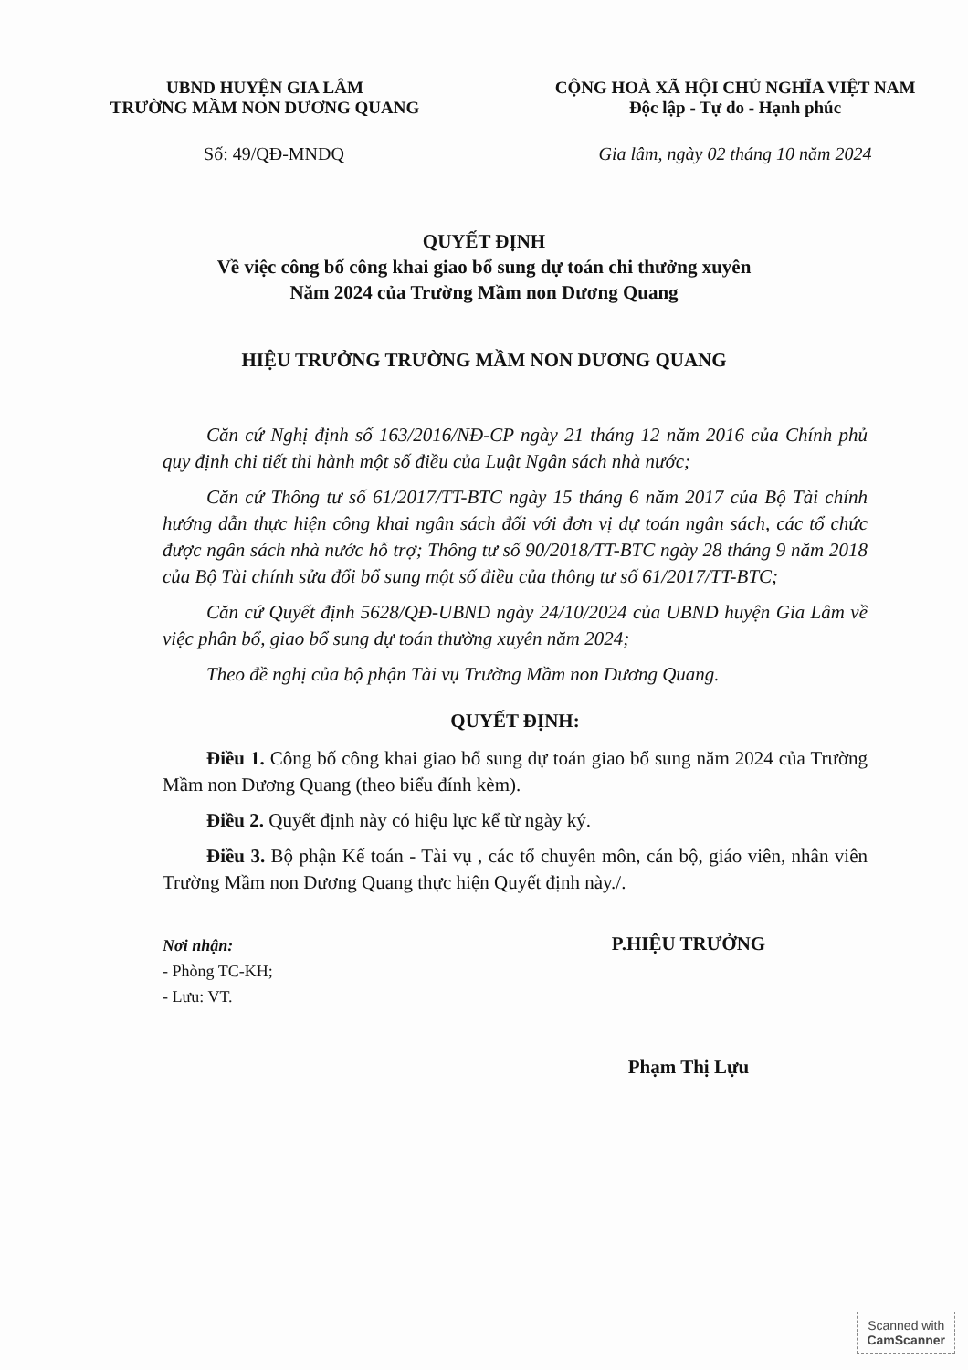UBND HUYỆN GIA LÂM
TRƯỜNG MẦM NON DƯƠNG QUANG
CỘNG HOÀ XÃ HỘI CHỦ NGHĨA VIỆT NAM
Độc lập - Tự do - Hạnh phúc
Số: 49/QĐ-MNDQ Gia lâm, ngày 02 tháng 10 năm 2024
QUYẾT ĐỊNH
Về việc công bố công khai giao bổ sung dự toán chi thưởng xuyên
Năm 2024 của Trường Mầm non Dương Quang
HIỆU TRƯỞNG TRƯỜNG MẦM NON DƯƠNG QUANG
Căn cứ Nghị định số 163/2016/NĐ-CP ngày 21 tháng 12 năm 2016 của Chính phủ quy định chi tiết thi hành một số điều của Luật Ngân sách nhà nước;
Căn cứ Thông tư số 61/2017/TT-BTC ngày 15 tháng 6 năm 2017 của Bộ Tài chính hướng dẫn thực hiện công khai ngân sách đối với đơn vị dự toán ngân sách, các tổ chức được ngân sách nhà nước hỗ trợ; Thông tư số 90/2018/TT-BTC ngày 28 tháng 9 năm 2018 của Bộ Tài chính sửa đổi bổ sung một số điều của thông tư số 61/2017/TT-BTC;
Căn cứ Quyết định 5628/QĐ-UBND ngày 24/10/2024 của UBND huyện Gia Lâm về việc phân bổ, giao bổ sung dự toán thường xuyên năm 2024;
Theo đề nghị của bộ phận Tài vụ Trường Mầm non Dương Quang.
QUYẾT ĐỊNH:
Điều 1. Công bố công khai giao bổ sung dự toán giao bổ sung năm 2024 của Trường Mầm non Dương Quang (theo biểu đính kèm).
Điều 2. Quyết định này có hiệu lực kể từ ngày ký.
Điều 3. Bộ phận Kế toán - Tài vụ , các tổ chuyên môn, cán bộ, giáo viên, nhân viên Trường Mầm non Dương Quang thực hiện Quyết định này./.
Nơi nhận:
- Phòng TC-KH;
- Lưu: VT.
P.HIỆU TRƯỞNG
Phạm Thị Lựu
Scanned with
CamScanner